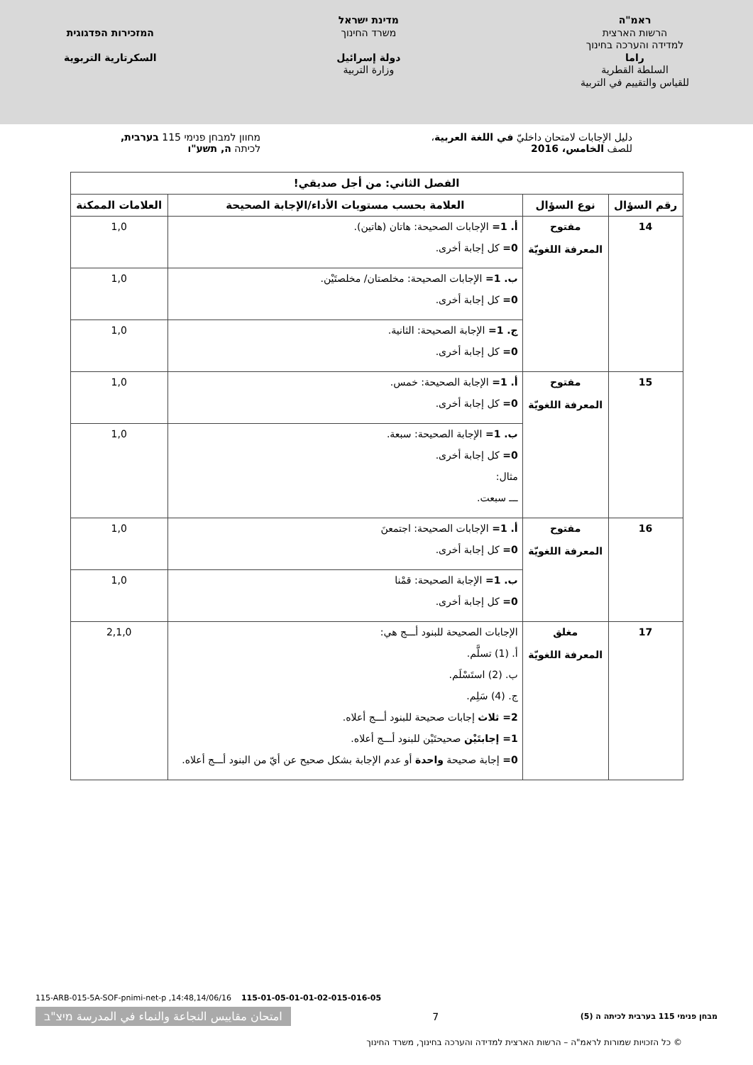ראמ"ה
הרשות הארצית
למדידה והערכה בחינוך
راما
السلطة القطرية
للقياس والتقييم في التربية
מדינת ישראל
משרד החינוך
دولة إسرائيل
وزارة التربية
המזכירות הפדגוגית
السكرتارية التربوية
دليل الإجابات لامتحان داخليّ في اللغة العربية،
للصف الخامس، 2016
מחוון למבחן פנימי 115 בערבית,
לכיתה ה, תשע"ו
| الفصل الثاني: من أجل صديقي! | | | |
| --- | --- | --- | --- |
| رقم السؤال | نوع السؤال | العلامة بحسب مستويات الأداء/الإجابة الصحيحة | العلامات الممكنة |
| 14 | مفتوح المعرفة اللغويّة | أ. 1= الإجابات الصحيحة: هاتان (هاتين). 0= كل إجابة أخرى. | 1,0 |
| | | ب. 1= الإجابات الصحيحة: مخلصتان/ مخلصتَيْن. 0= كل إجابة أخرى. | 1,0 |
| | | ج. 1= الإجابة الصحيحة: الثانية. 0= كل إجابة أخرى. | 1,0 |
| 15 | مفتوح المعرفة اللغويّة | أ. 1= الإجابة الصحيحة: خمس. 0= كل إجابة أخرى. | 1,0 |
| | | ب. 1= الإجابة الصحيحة: سبعة. 0= كل إجابة أخرى. مثال: ـــ سبعت. | 1,0 |
| 16 | مفتوح المعرفة اللغويّة | أ. 1= الإجابات الصحيحة: اجتمعنَ 0= كل إجابة أخرى. | 1,0 |
| | | ب. 1= الإجابة الصحيحة: قمْنا 0= كل إجابة أخرى. | 1,0 |
| 17 | مغلق المعرفة اللغويّة | الإجابات الصحيحة للبنود أـــج هي: أ. (1) تسلَّم. ب. (2) استَسْلَم. ج. (4) سَلِم. 2= ثلاث إجابات صحيحة للبنود أـــج أعلاه. 1= إجابتَيْن صحيحتَيْن للبنود أـــج أعلاه. 0= إجابة صحيحة واحدة أو عدم الإجابة بشكل صحيح عن أيّ من البنود أـــج أعلاه. | 2,1,0 |
115-ARB-015-5A-SOF-pnimi-net-p ,14:48,14/06/16 115-01-05-01-01-02-015-016-05
מבחן פנימי 115 בערבית לכיתה ה (5) 7 امتحان مقاييس النجاعة والنماء في المدرسة מיצ"ב
© כל הזכויות שמורות לראמ"ה – הרשות הארצית למדידה והערכה בחינוך, משרד החינוך